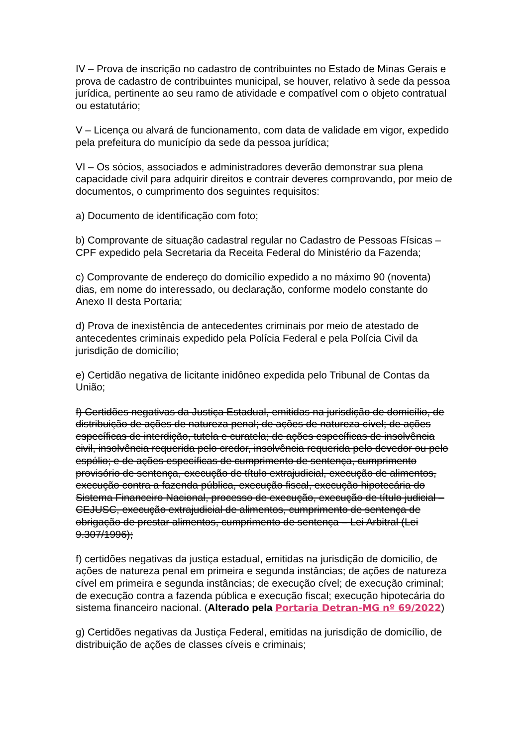IV – Prova de inscrição no cadastro de contribuintes no Estado de Minas Gerais e prova de cadastro de contribuintes municipal, se houver, relativo à sede da pessoa jurídica, pertinente ao seu ramo de atividade e compatível com o objeto contratual ou estatutário;
V – Licença ou alvará de funcionamento, com data de validade em vigor, expedido pela prefeitura do município da sede da pessoa jurídica;
VI – Os sócios, associados e administradores deverão demonstrar sua plena capacidade civil para adquirir direitos e contrair deveres comprovando, por meio de documentos, o cumprimento dos seguintes requisitos:
a) Documento de identificação com foto;
b) Comprovante de situação cadastral regular no Cadastro de Pessoas Físicas – CPF expedido pela Secretaria da Receita Federal do Ministério da Fazenda;
c) Comprovante de endereço do domicílio expedido a no máximo 90 (noventa) dias, em nome do interessado, ou declaração, conforme modelo constante do Anexo II desta Portaria;
d) Prova de inexistência de antecedentes criminais por meio de atestado de antecedentes criminais expedido pela Polícia Federal e pela Polícia Civil da jurisdição de domicílio;
e) Certidão negativa de licitante inidôneo expedida pelo Tribunal de Contas da União;
f) Certidões negativas da Justiça Estadual, emitidas na jurisdição de domicílio, de distribuição de ações de natureza penal; de ações de natureza cível; de ações específicas de interdição, tutela e curatela; de ações específicas de insolvência civil, insolvência requerida pelo credor, insolvência requerida pelo devedor ou pelo espólio; e de ações específicas de cumprimento de sentença, cumprimento provisório de sentença, execução de título extrajudicial, execução de alimentos, execução contra a fazenda pública, execução fiscal, execução hipotecária do Sistema Financeiro Nacional, processo de execução, execução de título judicial – CEJUSC, execução extrajudicial de alimentos, cumprimento de sentença de obrigação de prestar alimentos, cumprimento de sentença – Lei Arbitral (Lei 9.307/1996);
f) certidões negativas da justiça estadual, emitidas na jurisdição de domicilio, de ações de natureza penal em primeira e segunda instâncias; de ações de natureza cível em primeira e segunda instâncias; de execução cível; de execução criminal; de execução contra a fazenda pública e execução fiscal; execução hipotecária do sistema financeiro nacional. (Alterado pela Portaria Detran-MG nº 69/2022)
g) Certidões negativas da Justiça Federal, emitidas na jurisdição de domicílio, de distribuição de ações de classes cíveis e criminais;